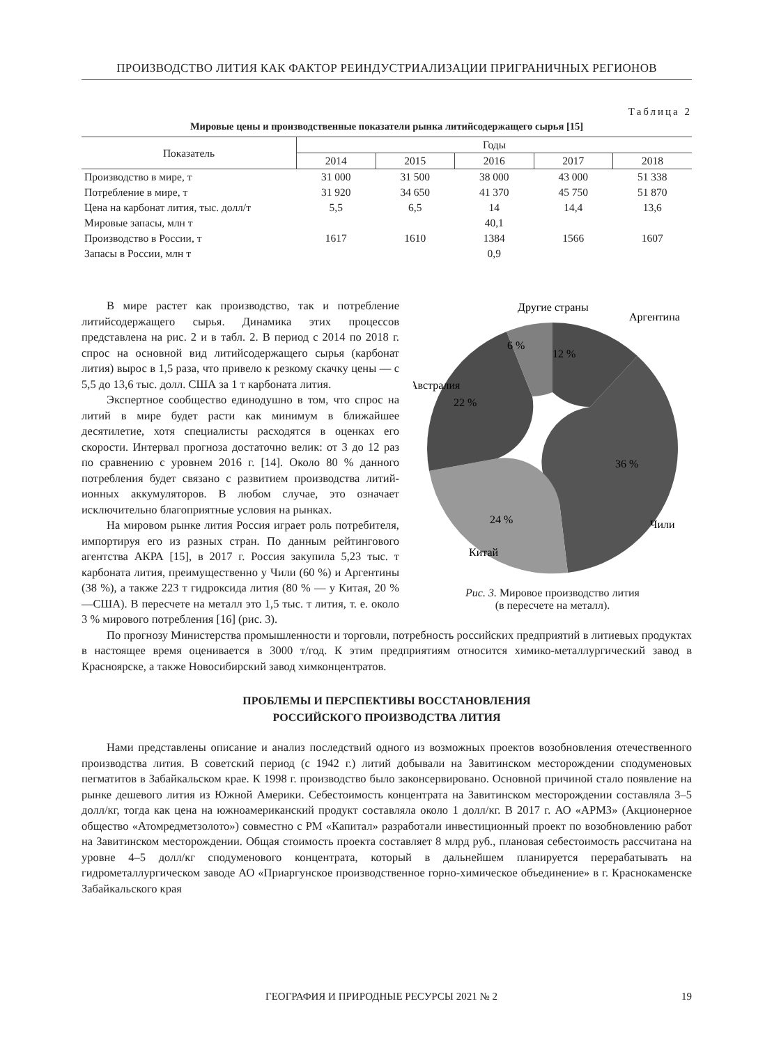ПРОИЗВОДСТВО ЛИТИЯ КАК ФАКТОР РЕИНДУСТРИАЛИЗАЦИИ ПРИГРАНИЧНЫХ РЕГИОНОВ
Таблица 2
Мировые цены и производственные показатели рынка литийсодержащего сырья [15]
| Показатель | Годы | | | | |
| --- | --- | --- | --- | --- | --- |
| | 2014 | 2015 | 2016 | 2017 | 2018 |
| Производство в мире, т | 31 000 | 31 500 | 38 000 | 43 000 | 51 338 |
| Потребление в мире, т | 31 920 | 34 650 | 41 370 | 45 750 | 51 870 |
| Цена на карбонат лития, тыс. долл/т | 5,5 | 6,5 | 14 | 14,4 | 13,6 |
| Мировые запасы, млн т | 40,1 | | | | |
| Производство в России, т | 1617 | 1610 | 1384 | 1566 | 1607 |
| Запасы в России, млн т | 0,9 | | | | |
Другие страны
Аргентина
Австралия
Чили
Китай
6 %
12 %
36 %
24 %
22 %
Рис. 3. Мировое производство лития
(в пересчете на металл).
В мире растет как производство, так и потребление литийсодержащего сырья. Динамика этих процессов представлена на рис. 2 и в табл. 2. В период с 2014 по 2018 г. спрос на основной вид литийсодержащего сырья (карбонат лития) вырос в 1,5 раза, что привело к резкому скачку цены — с 5,5 до 13,6 тыс. долл. США за 1 т карбоната лития.
Экспертное сообщество единодушно в том, что спрос на литий в мире будет расти как минимум в ближайшее десятилетие, хотя специалисты расходятся в оценках его скорости. Интервал прогноза достаточно велик: от 3 до 12 раз по сравнению с уровнем 2016 г. [14]. Около 80 % данного потребления будет связано с развитием производства литий-ионных аккумуляторов. В любом случае, это означает исключительно благоприятные условия на рынках.
На мировом рынке лития Россия играет роль потребителя, импортируя его из разных стран. По данным рейтингового агентства АКРА [15], в 2017 г. Россия закупила 5,23 тыс. т карбоната лития, преимущественно у Чили (60 %) и Аргентины (38 %), а также 223 т гидроксида лития (80 % — у Китая, 20 % —США). В пересчете на металл это 1,5 тыс. т лития, т. е. около 3 % мирового потребления [16] (рис. 3).
По прогнозу Министерства промышленности и торговли, потребность российских предприятий в литиевых продуктах в настоящее время оценивается в 3000 т/год. К этим предприятиям относится химико-металлургический завод в Красноярске, а также Новосибирский завод химконцентратов.
ПРОБЛЕМЫ И ПЕРСПЕКТИВЫ ВОССТАНОВЛЕНИЯ
РОССИЙСКОГО ПРОИЗВОДСТВА ЛИТИЯ
Нами представлены описание и анализ последствий одного из возможных проектов возобновления отечественного производства лития. В советский период (с 1942 г.) литий добывали на Завитинском месторождении сподуменовых пегматитов в Забайкальском крае. К 1998 г. производство было законсервировано. Основной причиной стало появление на рынке дешевого лития из Южной Америки. Себестоимость концентрата на Завитинском месторождении составляла 3–5 долл/кг, тогда как цена на южноамериканский продукт составляла около 1 долл/кг. В 2017 г. АО «АРМЗ» (Акционерное общество «Атомредметзолото») совместно с РМ «Капитал» разработали инвестиционный проект по возобновлению работ на Завитинском месторождении. Общая стоимость проекта составляет 8 млрд руб., плановая себестоимость рассчитана на уровне 4–5 долл/кг сподуменового концентрата, который в дальнейшем планируется перерабатывать на гидрометаллургическом заводе АО «Приаргунское производственное горно-химическое объединение» в г. Краснокаменске Забайкальского края
ГЕОГРАФИЯ И ПРИРОДНЫЕ РЕСУРСЫ 2021 № 2 19